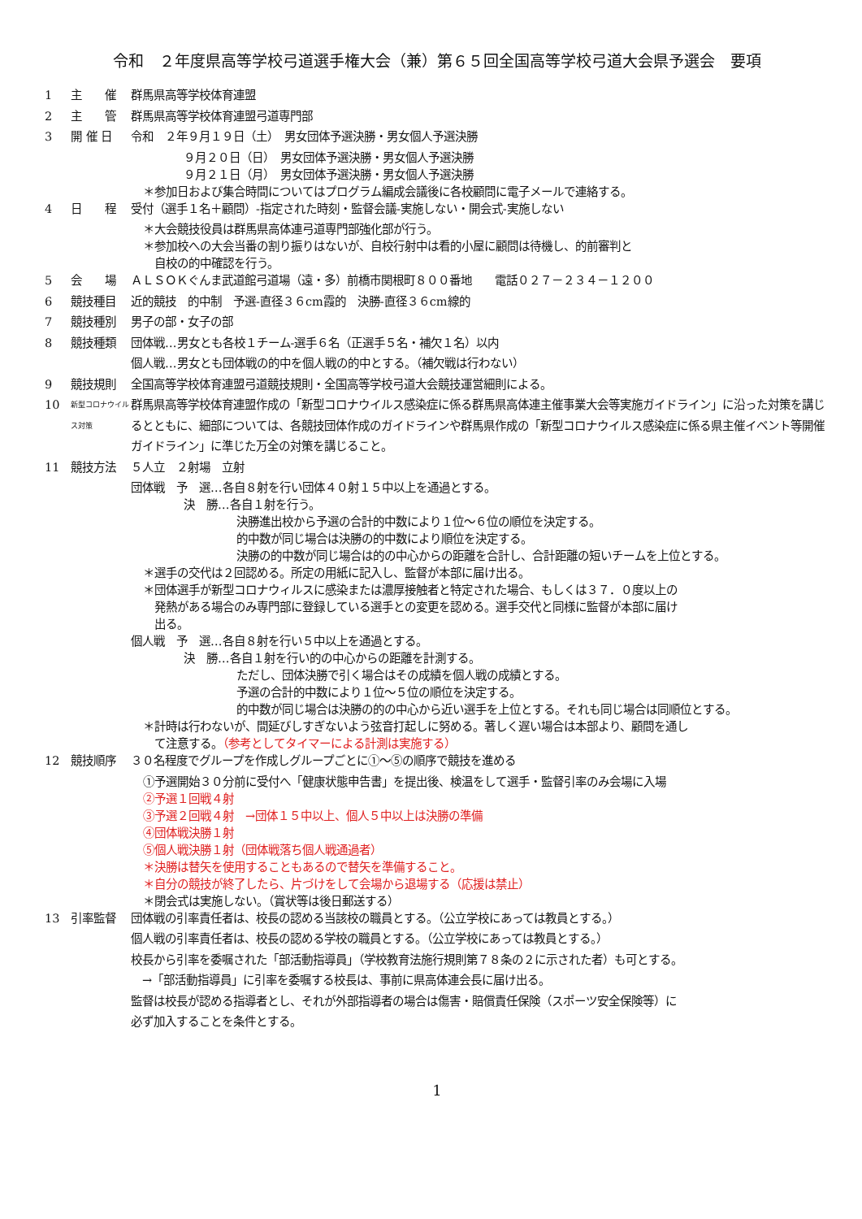令和　２年度県高等学校弓道選手権大会（兼）第６５回全国高等学校弓道大会県予選会　要項
1 主　　催 群馬県高等学校体育連盟
2 主　　管 群馬県高等学校体育連盟弓道専門部
3 開 催 日 令和　２年９月１９日（土）　男女団体予選決勝・男女個人予選決勝
９月２０日（日）　男女団体予選決勝・男女個人予選決勝
９月２１日（月）　男女団体予選決勝・男女個人予選決勝
＊参加日および集合時間についてはプログラム編成会議後に各校顧問に電子メールで連絡する。
4 日　　程 受付（選手１名＋顧問）-指定された時刻・監督会議-実施しない・開会式-実施しない
＊大会競技役員は群馬県高体連弓道専門部強化部が行う。
＊参加校への大会当番の割り振りはないが、自校行射中は看的小屋に顧問は待機し、的前審判と
　自校の的中確認を行う。
5 会　　場 ＡＬＳＯＫぐんま武道館弓道場（遠・多）前橋市関根町８００番地　　電話０２７－２３４－１２００
6 競技種目 近的競技　的中制　予選-直径３６cm霞的　決勝-直径３６cm線的
7 競技種別 男子の部・女子の部
8 競技種類 団体戦…男女とも各校１チーム-選手６名（正選手５名・補欠１名）以内
個人戦…男女とも団体戦の的中を個人戦の的中とする。（補欠戦は行わない）
9 競技規則 全国高等学校体育連盟弓道競技規則・全国高等学校弓道大会競技運営細則による。
10 新型コロナウイルス対策 群馬県高等学校体育連盟作成の「新型コロナウイルス感染症に係る群馬県高体連主催事業大会等実施ガイドライン」に沿った対策を講じるとともに、細部については、各競技団体作成のガイドラインや群馬県作成の「新型コロナウイルス感染症に係る県主催イベント等開催ガイドライン」に準じた万全の対策を講じること。
11 競技方法 ５人立　２射場　立射
団体戦　予　選…各自８射を行い団体４０射１５中以上を通過とする。
決　勝…各自１射を行う。
決勝進出校から予選の合計的中数により１位～６位の順位を決定する。
的中数が同じ場合は決勝の的中数により順位を決定する。
決勝の的中数が同じ場合は的の中心からの距離を合計し、合計距離の短いチームを上位とする。
＊選手の交代は２回認める。所定の用紙に記入し、監督が本部に届け出る。
＊団体選手が新型コロナウィルスに感染または濃厚接触者と特定された場合、もしくは３７．０度以上の
　発熱がある場合のみ専門部に登録している選手との変更を認める。選手交代と同様に監督が本部に届け
　出る。
個人戦　予　選…各自８射を行い５中以上を通過とする。
決　勝…各自１射を行い的の中心からの距離を計測する。
ただし、団体決勝で引く場合はその成績を個人戦の成績とする。
予選の合計的中数により１位～５位の順位を決定する。
的中数が同じ場合は決勝の的の中心から近い選手を上位とする。それも同じ場合は同順位とする。
＊計時は行わないが、間延びしすぎないよう弦音打起しに努める。著しく遅い場合は本部より、顧問を通し
　て注意する。（参考としてタイマーによる計測は実施する）
12 競技順序 ３０名程度でグループを作成しグループごとに①～⑤の順序で競技を進める
①予選開始３０分前に受付へ「健康状態申告書」を提出後、検温をして選手・監督引率のみ会場に入場
②予選１回戦４射
③予選２回戦４射　→団体１５中以上、個人５中以上は決勝の準備
④団体戦決勝１射
⑤個人戦決勝１射（団体戦落ち個人戦通過者）
＊決勝は替矢を使用することもあるので替矢を準備すること。
＊自分の競技が終了したら、片づけをして会場から退場する（応援は禁止）
＊閉会式は実施しない。（賞状等は後日郵送する）
13 引率監督 団体戦の引率責任者は、校長の認める当該校の職員とする。（公立学校にあっては教員とする。）
個人戦の引率責任者は、校長の認める学校の職員とする。（公立学校にあっては教員とする。）
校長から引率を委嘱された「部活動指導員」（学校教育法施行規則第７８条の２に示された者）も可とする。
　→「部活動指導員」に引率を委嘱する校長は、事前に県高体連会長に届け出る。
監督は校長が認める指導者とし、それが外部指導者の場合は傷害・賠償責任保険（スポーツ安全保険等）に
必ず加入することを条件とする。
1